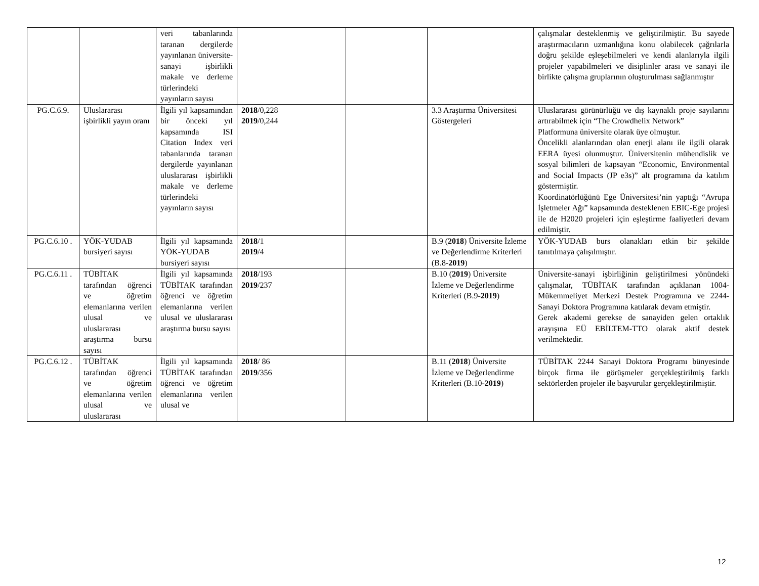| | | veri tabanlarında taranan dergilerde yayınlanan üniversite-sanayi işbirlikli makale ve derleme türlerindeki yayınların sayısı | | | | çalışmalar desteklenmiş ve geliştirilmiştir. Bu sayede araştırmacıların uzmanlığına konu olabilecek çağrılarla doğru şekilde eşleşebilmeleri ve kendi alanlarıyla ilgili projeler yapabilmeleri ve disiplinler arası ve sanayi ile birlikte çalışma gruplarının oluşturulması sağlanmıştır |
| PG.C.6.9. | Uluslararası işbirlikli yayın oranı | İlgili yıl kapsamından bir önceki yıl kapsamında ISI Citation Index veri tabanlarında taranan dergilerde yayınlanan uluslararası işbirlikli makale ve derleme türlerindeki yayınların sayısı | 2018 /0,228 2019 /0,244 | | 3.3 Araştırma Üniversitesi Göstergeleri | Uluslararası görünürlüğü ve dış kaynaklı proje sayılarını artırabilmek için “The Crowdhelix Network” Platformuna üniversite olarak üye olmuştur. Öncelikli alanlarından olan enerji alanı ile ilgili olarak EERA üyesi olunmuştur. Üniversitenin mühendislik ve sosyal bilimleri de kapsayan “Economic, Environmental and Social Impacts (JP e3s)” alt programına da katılım göstermiştir. Koordinatörlüğünü Ege Üniversitesi’nin yaptığı “Avrupa İşletmeler Ağı” kapsamında desteklenen EBIC-Ege projesi ile de H2020 projeleri için eşleştirme faaliyetleri devam edilmiştir. |
| PG.C.6.10 . | YÖK-YUDAB bursiyeri sayısı | İlgili yıl kapsamında YÖK-YUDAB bursiyeri sayısı | 2018 /1 2019 /4 | | B.9 ( 2018 ) Üniversite İzleme ve Değerlendirme Kriterleri (B.8- 2019 ) | YÖK-YUDAB burs olanakları etkin bir şekilde tanıtılmaya çalışılmıştır. |
| PG.C.6.11 . | TÜBİTAK tarafından öğrenci ve öğretim elemanlarına verilen ulusal ve uluslararası araştırma bursu sayısı | İlgili yıl kapsamında TÜBİTAK tarafından öğrenci ve öğretim elemanlarına verilen ulusal ve uluslararası araştırma bursu sayısı | 2018 /193 2019 /237 | | B.10 ( 2019 ) Üniversite İzleme ve Değerlendirme Kriterleri (B.9- 2019 ) | Üniversite-sanayi işbirliğinin geliştirilmesi yönündeki çalışmalar, TÜBİTAK tarafından açıklanan 1004-Mükemmeliyet Merkezi Destek Programına ve 2244-Sanayi Doktora Programına katılarak devam etmiştir. Gerek akademi gerekse de sanayiden gelen ortaklık arayışına EÜ EBİLTEM-TTO olarak aktif destek verilmektedir. |
| PG.C.6.12 . | TÜBİTAK tarafından öğrenci ve öğretim elemanlarına verilen ulusal ve uluslararası | İlgili yıl kapsamında TÜBİTAK tarafından öğrenci ve öğretim elemanlarına verilen ulusal ve | 2018 / 86 2019 /356 | | B.11 ( 2018 ) Üniversite İzleme ve Değerlendirme Kriterleri (B.10- 2019 ) | TÜBİTAK 2244 Sanayi Doktora Programı bünyesinde birçok firma ile görüşmeler gerçekleştirilmiş farklı sektörlerden projeler ile başvurular gerçekleştirilmiştir. |
12